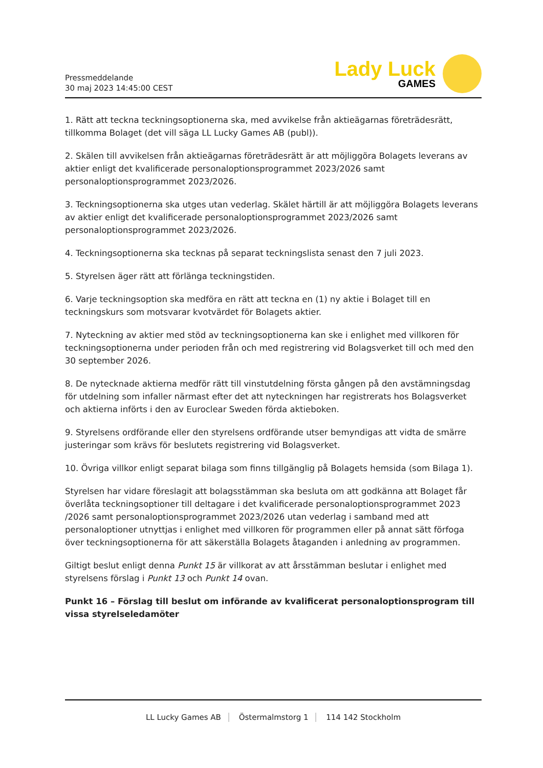Pressmeddelande
30 maj 2023 14:45:00 CEST
Lady Luck
GAMES
1. Rätt att teckna teckningsoptionerna ska, med avvikelse från aktieägarnas företrädesrätt, tillkomma Bolaget (det vill säga LL Lucky Games AB (publ)).
2. Skälen till avvikelsen från aktieägarnas företrädesrätt är att möjliggöra Bolagets leverans av aktier enligt det kvalificerade personaloptionsprogrammet 2023/2026 samt personaloptionsprogrammet 2023/2026.
3. Teckningsoptionerna ska utges utan vederlag. Skälet härtill är att möjliggöra Bolagets leverans av aktier enligt det kvalificerade personaloptionsprogrammet 2023/2026 samt personaloptionsprogrammet 2023/2026.
4. Teckningsoptionerna ska tecknas på separat teckningslista senast den 7 juli 2023.
5. Styrelsen äger rätt att förlänga teckningstiden.
6. Varje teckningsoption ska medföra en rätt att teckna en (1) ny aktie i Bolaget till en teckningskurs som motsvarar kvotvärdet för Bolagets aktier.
7. Nyteckning av aktier med stöd av teckningsoptionerna kan ske i enlighet med villkoren för teckningsoptionerna under perioden från och med registrering vid Bolagsverket till och med den 30 september 2026.
8. De nytecknade aktierna medför rätt till vinstutdelning första gången på den avstämningsdag för utdelning som infaller närmast efter det att nyteckningen har registrerats hos Bolagsverket och aktierna införts i den av Euroclear Sweden förda aktieboken.
9. Styrelsens ordförande eller den styrelsens ordförande utser bemyndigas att vidta de smärre justeringar som krävs för beslutets registrering vid Bolagsverket.
10. Övriga villkor enligt separat bilaga som finns tillgänglig på Bolagets hemsida (som Bilaga 1).
Styrelsen har vidare föreslagit att bolagsstämman ska besluta om att godkänna att Bolaget får överlåta teckningsoptioner till deltagare i det kvalificerade personaloptionsprogrammet 2023 /2026 samt personaloptionsprogrammet 2023/2026 utan vederlag i samband med att personaloptioner utnyttjas i enlighet med villkoren för programmen eller på annat sätt förfoga över teckningsoptionerna för att säkerställa Bolagets åtaganden i anledning av programmen.
Giltigt beslut enligt denna Punkt 15 är villkorat av att årsstämman beslutar i enlighet med styrelsens förslag i Punkt 13 och Punkt 14 ovan.
Punkt 16 – Förslag till beslut om införande av kvalificerat personaloptionsprogram till vissa styrelseledamöter
LL Lucky Games AB Östermalmstorg 1 114 142 Stockholm